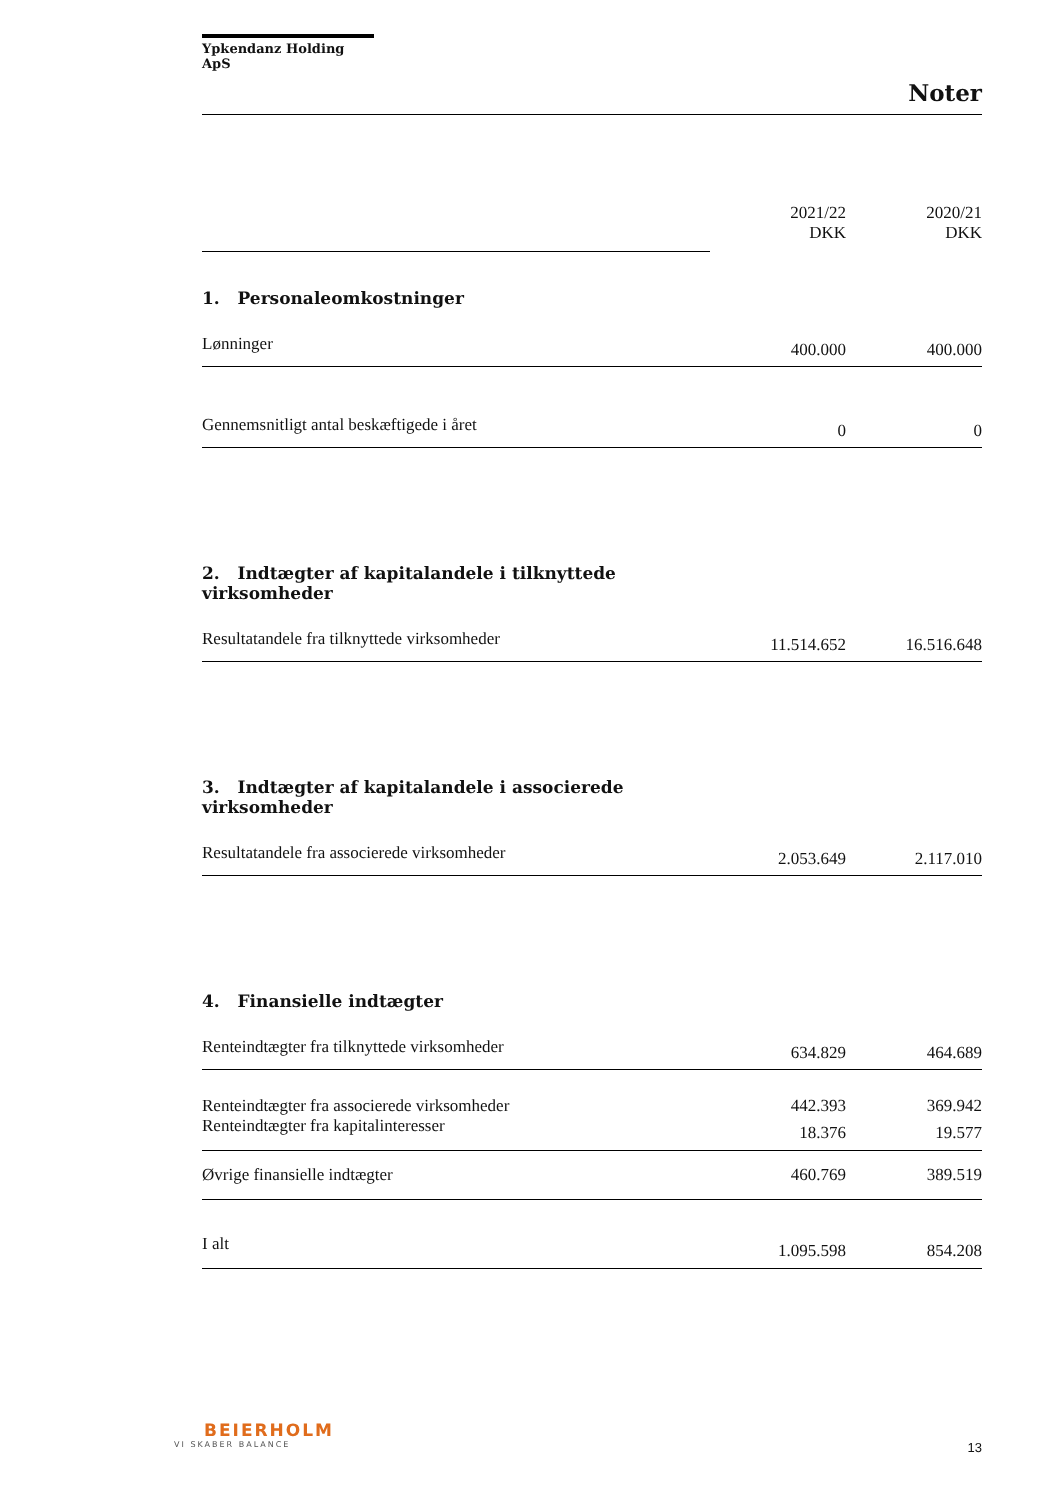Ypkendanz Holding ApS
Noter
| | 2021/22 DKK | 2020/21 DKK |
| 1. Personaleomkostninger | | |
| Lønninger | 400.000 | 400.000 |
| Gennemsnitligt antal beskæftigede i året | 0 | 0 |
| 2. Indtægter af kapitalandele i tilknyttede virksomheder | | |
| Resultatandele fra tilknyttede virksomheder | 11.514.652 | 16.516.648 |
| 3. Indtægter af kapitalandele i associerede virksomheder | | |
| Resultatandele fra associerede virksomheder | 2.053.649 | 2.117.010 |
| 4. Finansielle indtægter | | |
| Renteindtægter fra tilknyttede virksomheder | 634.829 | 464.689 |
| Renteindtægter fra associerede virksomheder | 442.393 | 369.942 |
| Renteindtægter fra kapitalinteresser | 18.376 | 19.577 |
| Øvrige finansielle indtægter | 460.769 | 389.519 |
| I alt | 1.095.598 | 854.208 |
BEIERHOLM
VI SKABER BALANCE
13